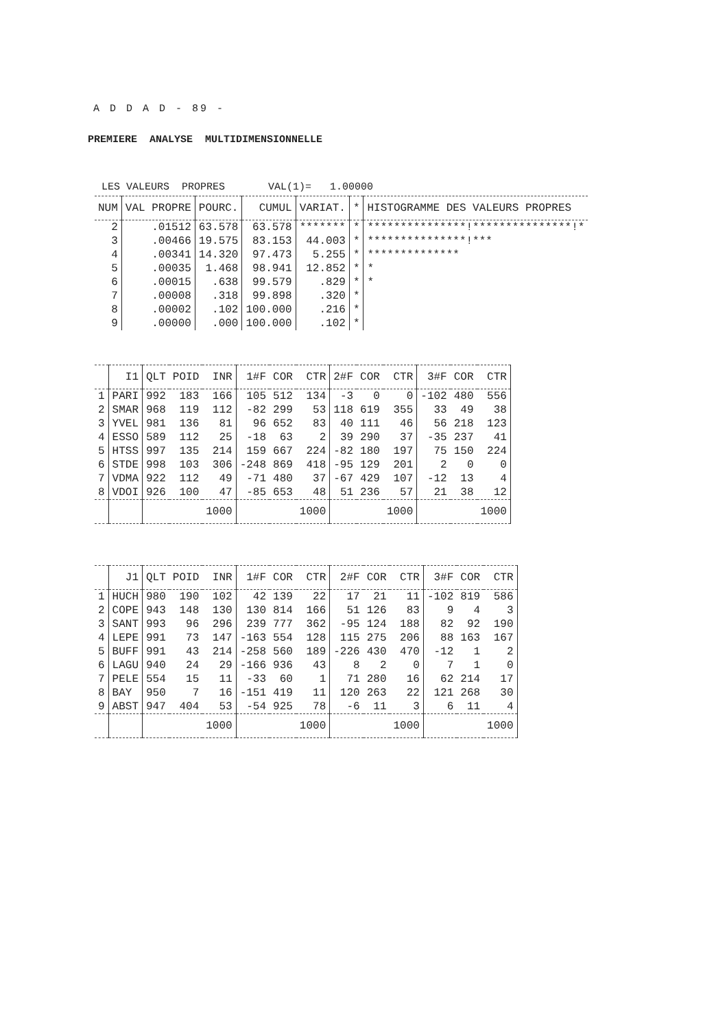A D D A D - 89 -
PREMIERE ANALYSE MULTIDIMENSIONNELLE
LES VALEURS PROPRES VAL(1)= 1.00000
| NUM | VAL PROPRE | POURC. | CUMUL | VARIAT. | * | HISTOGRAMME DES VALEURS PROPRES |
| --- | --- | --- | --- | --- | --- | --- |
| 2 | .01512 | 63.578 | 63.578 | ******* | * | ***************!***************!* |
| 3 | .00466 | 19.575 | 83.153 | 44.003 | * | ***************!*** |
| 4 | .00341 | 14.320 | 97.473 | 5.255 | * | ************** |
| 5 | .00035 | 1.468 | 98.941 | 12.852 | * | * |
| 6 | .00015 | .638 | 99.579 | .829 | * | * |
| 7 | .00008 | .318 | 99.898 | .320 | * | |
| 8 | .00002 | .102 | 100.000 | .216 | * | |
| 9 | .00000 | .000 | 100.000 | .102 | * | |
| | I1 | QLT | POID | INR | 1#F | COR | CTR | 2#F | COR | CTR | 3#F | COR | CTR |
| --- | --- | --- | --- | --- | --- | --- | --- | --- | --- | --- | --- | --- | --- |
| 1 | PARI | 992 | 183 | 166 | 105 | 512 | 134 | -3 | 0 | 0 | -102 | 480 | 556 |
| 2 | SMAR | 968 | 119 | 112 | -82 | 299 | 53 | 118 | 619 | 355 | 33 | 49 | 38 |
| 3 | YVEL | 981 | 136 | 81 | 96 | 652 | 83 | 40 | 111 | 46 | 56 | 218 | 123 |
| 4 | ESSO | 589 | 112 | 25 | -18 | 63 | 2 | 39 | 290 | 37 | -35 | 237 | 41 |
| 5 | HTSS | 997 | 135 | 214 | 159 | 667 | 224 | -82 | 180 | 197 | 75 | 150 | 224 |
| 6 | STDE | 998 | 103 | 306 | -248 | 869 | 418 | -95 | 129 | 201 | 2 | 0 | 0 |
| 7 | VDMA | 922 | 112 | 49 | -71 | 480 | 37 | -67 | 429 | 107 | -12 | 13 | 4 |
| 8 | VDOI | 926 | 100 | 47 | -85 | 653 | 48 | 51 | 236 | 57 | 21 | 38 | 12 |
| | | | | 1000 | | | 1000 | | | 1000 | | | 1000 |
| | J1 | QLT | POID | INR | 1#F | COR | CTR | 2#F | COR | CTR | 3#F | COR | CTR |
| --- | --- | --- | --- | --- | --- | --- | --- | --- | --- | --- | --- | --- | --- |
| 1 | HUCH | 980 | 190 | 102 | 42 | 139 | 22 | 17 | 21 | 11 | -102 | 819 | 586 |
| 2 | COPE | 943 | 148 | 130 | 130 | 814 | 166 | 51 | 126 | 83 | 9 | 4 | 3 |
| 3 | SANT | 993 | 96 | 296 | 239 | 777 | 362 | -95 | 124 | 188 | 82 | 92 | 190 |
| 4 | LEPE | 991 | 73 | 147 | -163 | 554 | 128 | 115 | 275 | 206 | 88 | 163 | 167 |
| 5 | BUFF | 991 | 43 | 214 | -258 | 560 | 189 | -226 | 430 | 470 | -12 | 1 | 2 |
| 6 | LAGU | 940 | 24 | 29 | -166 | 936 | 43 | 8 | 2 | 0 | 7 | 1 | 0 |
| 7 | PELE | 554 | 15 | 11 | -33 | 60 | 1 | 71 | 280 | 16 | 62 | 214 | 17 |
| 8 | BAY | 950 | 7 | 16 | -151 | 419 | 11 | 120 | 263 | 22 | 121 | 268 | 30 |
| 9 | ABST | 947 | 404 | 53 | -54 | 925 | 78 | -6 | 11 | 3 | 6 | 11 | 4 |
| | | | | 1000 | | | 1000 | | | 1000 | | | 1000 |